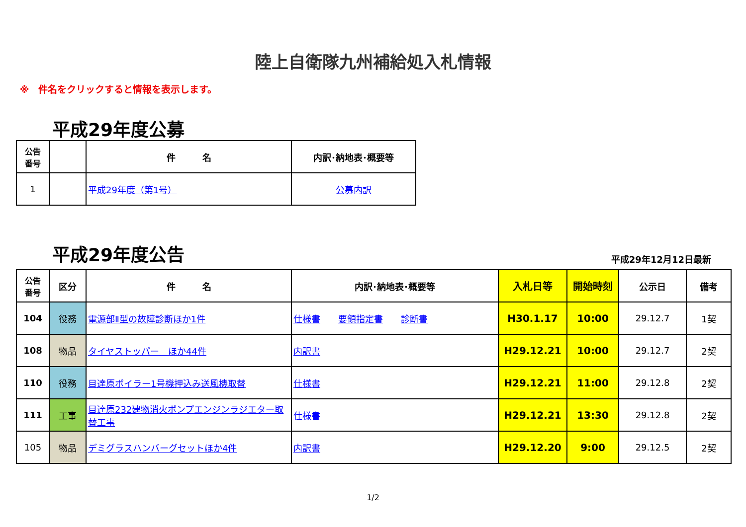陸上自衛隊九州補給処入札情報
※　件名をクリックすると情報を表示します。
平成29年度公募
| 公告 番号 | | 件 名 | 内訳･納地表･概要等 |
| --- | --- | --- | --- |
| 1 | | 平成29年度（第1号） | 公募内訳 |
平成29年度公告
平成29年12月12日最新
| 公告 番号 | 区分 | 件 名 | 内訳･納地表･概要等 | 入札日等 | 開始時刻 | 公示日 | 備考 |
| --- | --- | --- | --- | --- | --- | --- | --- |
| 104 | 役務 | 電源部Ⅱ型の故障診断ほか1件 | 仕様書 要領指定書 診断書 | H30.1.17 | 10:00 | 29.12.7 | 1契 |
| 108 | 物品 | タイヤストッパー ほか44件 | 内訳書 | H29.12.21 | 10:00 | 29.12.7 | 2契 |
| 110 | 役務 | 目達原ボイラー1号機押込み送風機取替 | 仕様書 | H29.12.21 | 11:00 | 29.12.8 | 2契 |
| 111 | 工事 | 目達原232建物消火ポンプエンジンラジエター取替工事 | 仕様書 | H29.12.21 | 13:30 | 29.12.8 | 2契 |
| 105 | 物品 | デミグラスハンバーグセットほか4件 | 内訳書 | H29.12.20 | 9:00 | 29.12.5 | 2契 |
1/2